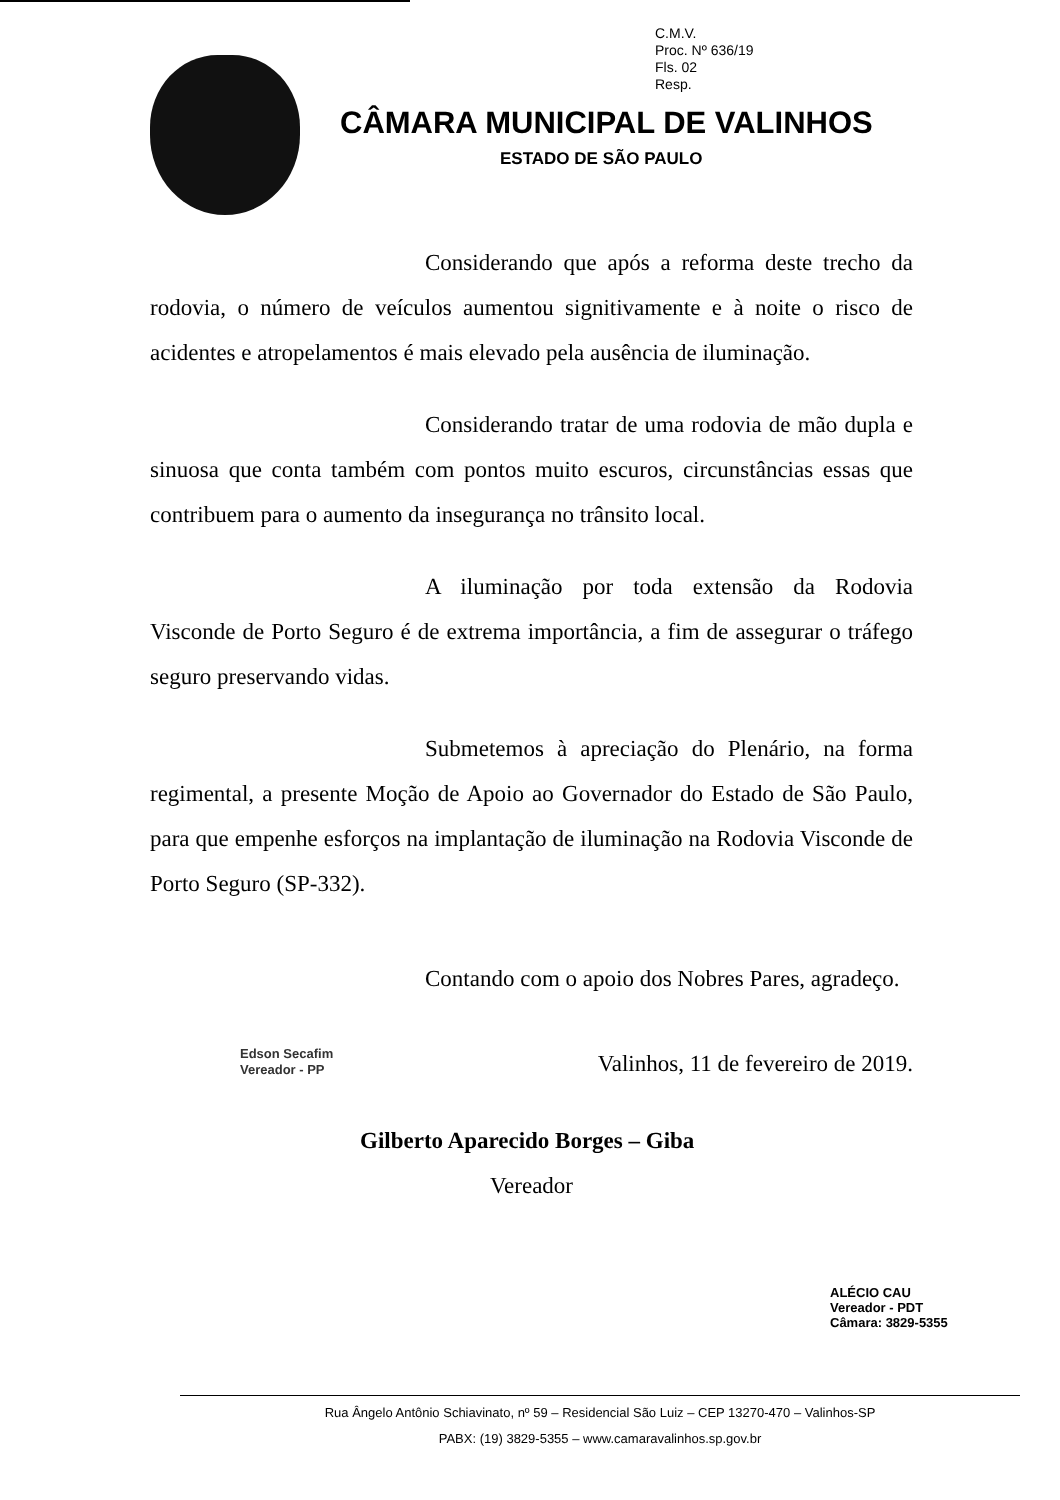C.M.V.
Proc. Nº 636/19
Fls. 02
Resp.
CÂMARA MUNICIPAL DE VALINHOS
ESTADO DE SÃO PAULO
Considerando que após a reforma deste trecho da rodovia, o número de veículos aumentou signitivamente e à noite o risco de acidentes e atropelamentos é mais elevado pela ausência de iluminação.
Considerando tratar de uma rodovia de mão dupla e sinuosa que conta também com pontos muito escuros, circunstâncias essas que contribuem para o aumento da insegurança no trânsito local.
A iluminação por toda extensão da Rodovia Visconde de Porto Seguro é de extrema importância, a fim de assegurar o tráfego seguro preservando vidas.
Submetemos à apreciação do Plenário, na forma regimental, a presente Moção de Apoio ao Governador do Estado de São Paulo, para que empenhe esforços na implantação de iluminação na Rodovia Visconde de Porto Seguro (SP-332).
Contando com o apoio dos Nobres Pares, agradeço.
Valinhos, 11 de fevereiro de 2019.
Edson Secafim
Vereador - PP
Gilberto Aparecido Borges – Giba
Vereador
ALÉCIO CAU
Vereador - PDT
Câmara: 3829-5355
Rua Ângelo Antônio Schiavinato, nº 59 – Residencial São Luiz – CEP 13270-470 – Valinhos-SP
PABX: (19) 3829-5355 – www.camaravalinhos.sp.gov.br